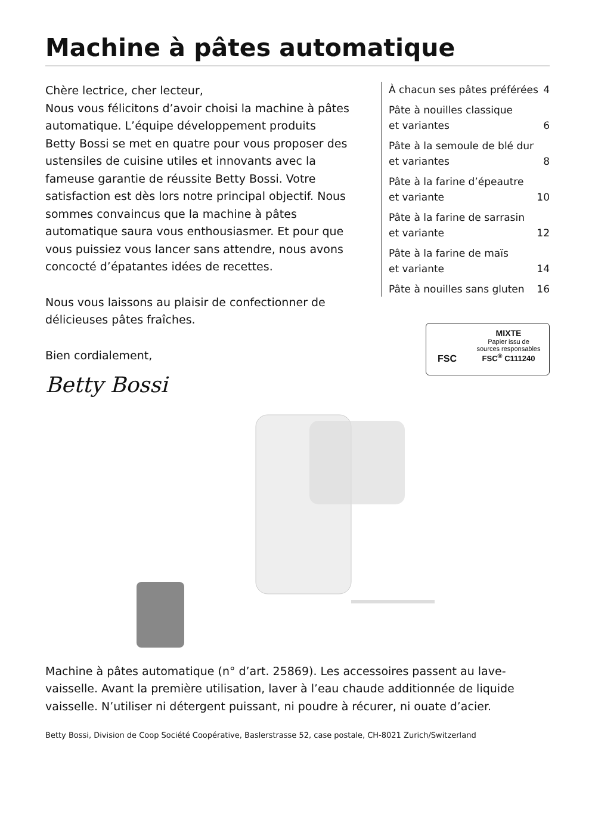Machine à pâtes automatique
Chère lectrice, cher lecteur,
Nous vous félicitons d’avoir choisi la machine à pâtes automatique. L’équipe développement produits Betty Bossi se met en quatre pour vous proposer des ustensiles de cuisine utiles et innovants avec la fameuse garantie de réussite Betty Bossi. Votre satisfaction est dès lors notre principal objectif. Nous sommes convaincus que la machine à pâtes automatique saura vous enthousiasmer. Et pour que vous puissiez vous lancer sans attendre, nous avons concocté d’épatantes idées de recettes.
Nous vous laissons au plaisir de confectionner de délicieuses pâtes fraîches.
Bien cordialement,
Betty Bossi
À chacun ses pâtes préférées 4
Pâte à nouilles classique
et variantes 6
Pâte à la semoule de blé dur
et variantes 8
Pâte à la farine d’épeautre
et variante 10
Pâte à la farine de sarrasin
et variante 12
Pâte à la farine de maïs
et variante 14
Pâte à nouilles sans gluten 16
FSC
MIXTE
Papier issu de
sources responsables
FSC<sup>®</sup> C111240
Machine à pâtes automatique (n° d’art. 25869). Les accessoires passent au lave-vaisselle. Avant la première utilisation, laver à l’eau chaude additionnée de liquide vaisselle. N’utiliser ni détergent puissant, ni poudre à récurer, ni ouate d’acier.
Betty Bossi, Division de Coop Société Coopérative, Baslerstrasse 52, case postale, CH-8021 Zurich/Switzerland